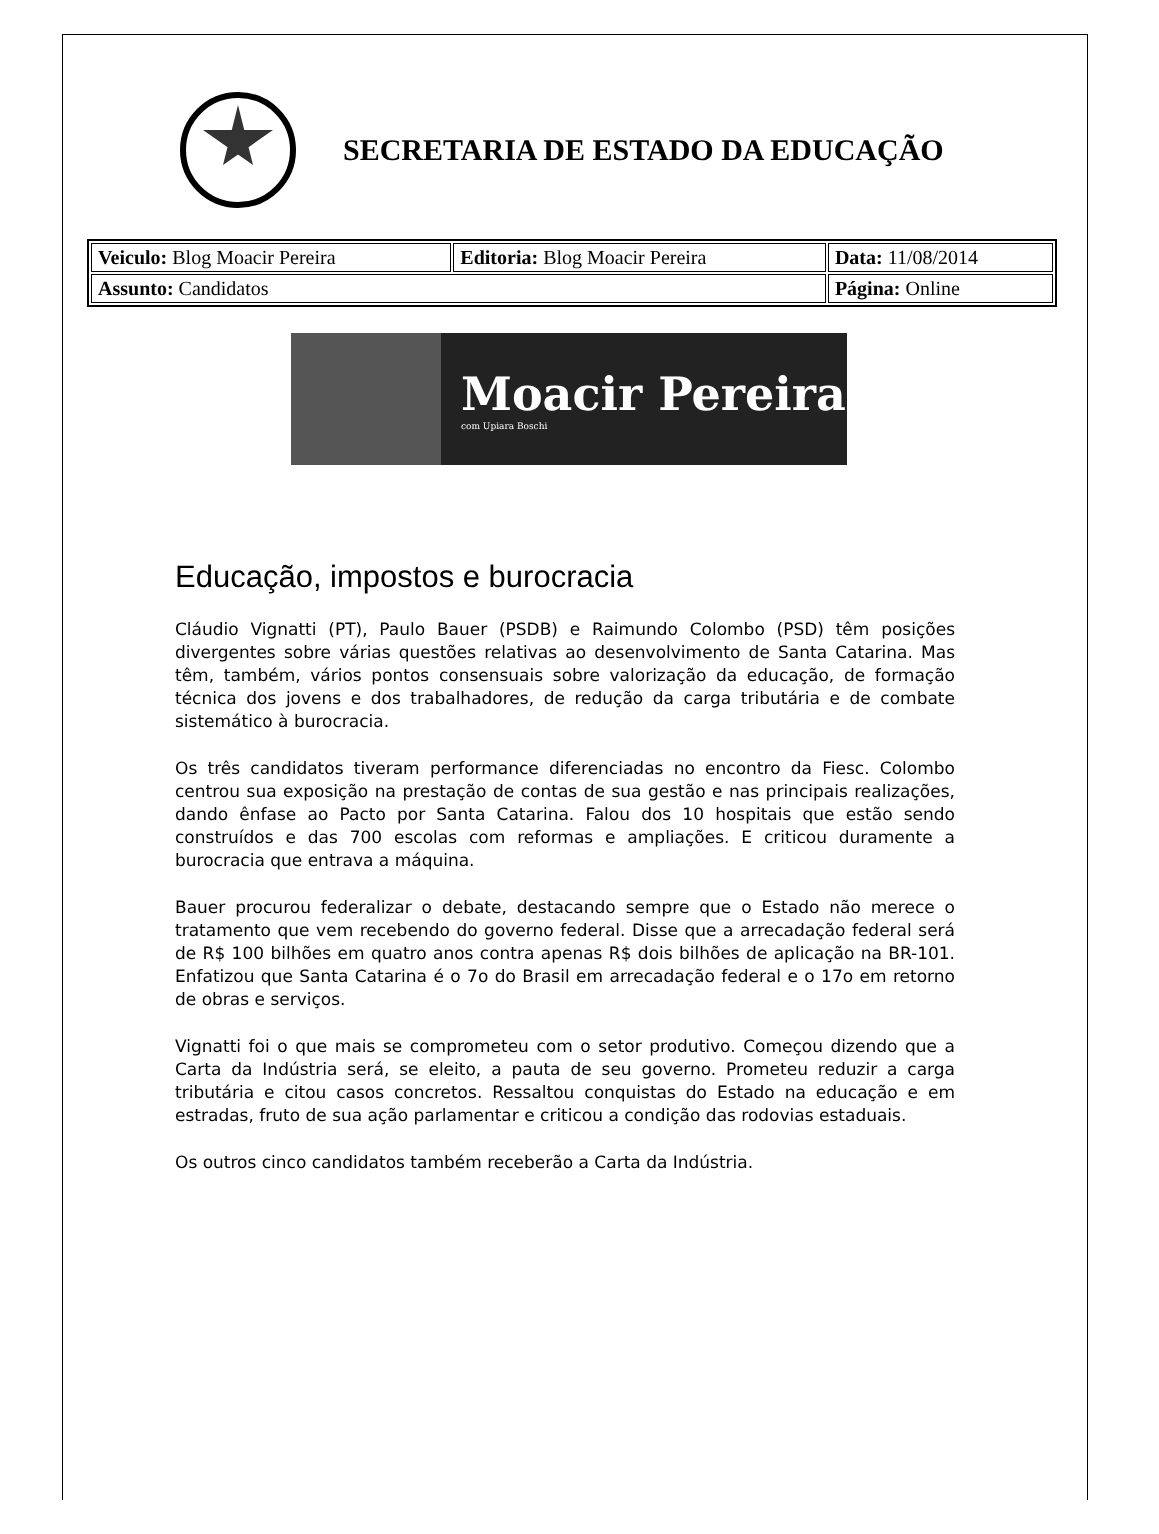SECRETARIA DE ESTADO DA EDUCAÇÃO
| Veiculo: Blog Moacir Pereira | Editoria: Blog Moacir Pereira | Data: 11/08/2014 |
| Assunto: Candidatos | | Página: Online |
Moacir Pereira
com Upiara Boschi
Educação, impostos e burocracia
Cláudio Vignatti (PT), Paulo Bauer (PSDB) e Raimundo Colombo (PSD) têm posições divergentes sobre várias questões relativas ao desenvolvimento de Santa Catarina. Mas têm, também, vários pontos consensuais sobre valorização da educação, de formação técnica dos jovens e dos trabalhadores, de redução da carga tributária e de combate sistemático à burocracia.
Os três candidatos tiveram performance diferenciadas no encontro da Fiesc. Colombo centrou sua exposição na prestação de contas de sua gestão e nas principais realizações, dando ênfase ao Pacto por Santa Catarina. Falou dos 10 hospitais que estão sendo construídos e das 700 escolas com reformas e ampliações. E criticou duramente a burocracia que entrava a máquina.
Bauer procurou federalizar o debate, destacando sempre que o Estado não merece o tratamento que vem recebendo do governo federal. Disse que a arrecadação federal será de R$ 100 bilhões em quatro anos contra apenas R$ dois bilhões de aplicação na BR-101. Enfatizou que Santa Catarina é o 7o do Brasil em arrecadação federal e o 17o em retorno de obras e serviços.
Vignatti foi o que mais se comprometeu com o setor produtivo. Começou dizendo que a Carta da Indústria será, se eleito, a pauta de seu governo. Prometeu reduzir a carga tributária e citou casos concretos. Ressaltou conquistas do Estado na educação e em estradas, fruto de sua ação parlamentar e criticou a condição das rodovias estaduais.
Os outros cinco candidatos também receberão a Carta da Indústria.